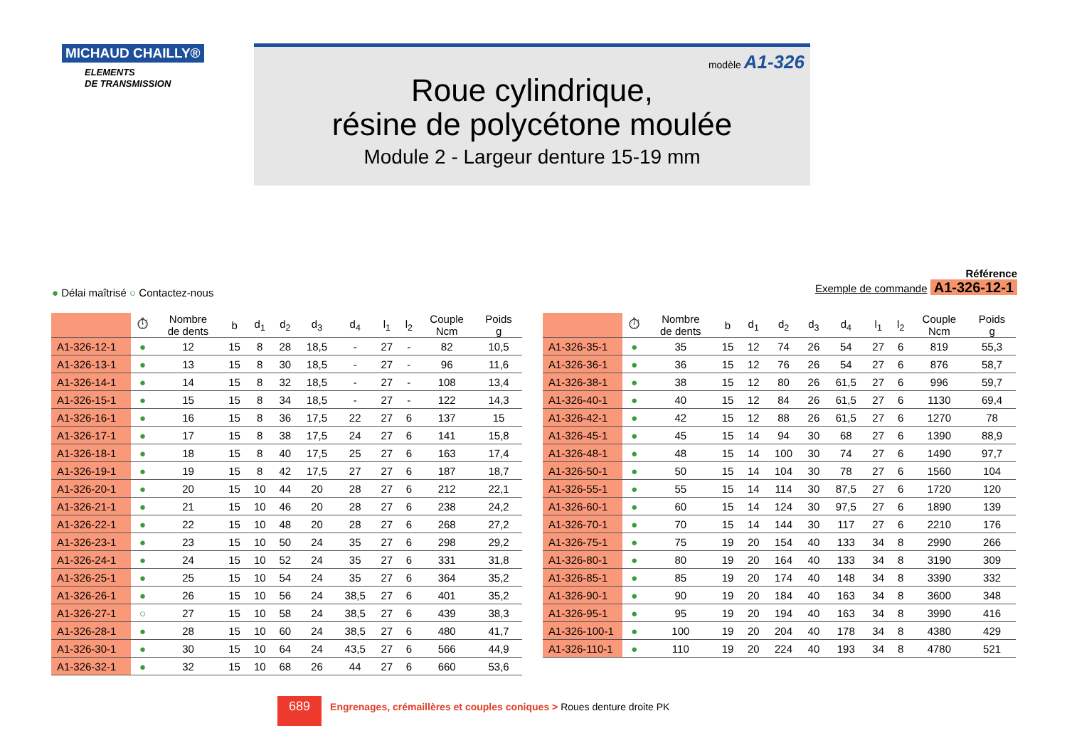MICHAUD CHAILLY®
ELEMENTS
DE TRANSMISSION
modèle A1-326
Roue cylindrique,
résine de polycétone moulée
Module 2 - Largeur denture 15-19 mm
● Délai maîtrisé ○ Contactez-nous
Référence
Exemple de commande A1-326-12-1
| | ⏱ | Nombre de dents | b | d<sub>1</sub> | d<sub>2</sub> | d<sub>3</sub> | d<sub>4</sub> | l<sub>1</sub> | l<sub>2</sub> | Couple Ncm | Poids g |
| --- | --- | --- | --- | --- | --- | --- | --- | --- | --- | --- | --- |
| A1-326-12-1 | ● | 12 | 15 | 8 | 28 | 18,5 | - | 27 | - | 82 | 10,5 |
| A1-326-13-1 | ● | 13 | 15 | 8 | 30 | 18,5 | - | 27 | - | 96 | 11,6 |
| A1-326-14-1 | ● | 14 | 15 | 8 | 32 | 18,5 | - | 27 | - | 108 | 13,4 |
| A1-326-15-1 | ● | 15 | 15 | 8 | 34 | 18,5 | - | 27 | - | 122 | 14,3 |
| A1-326-16-1 | ● | 16 | 15 | 8 | 36 | 17,5 | 22 | 27 | 6 | 137 | 15 |
| A1-326-17-1 | ● | 17 | 15 | 8 | 38 | 17,5 | 24 | 27 | 6 | 141 | 15,8 |
| A1-326-18-1 | ● | 18 | 15 | 8 | 40 | 17,5 | 25 | 27 | 6 | 163 | 17,4 |
| A1-326-19-1 | ● | 19 | 15 | 8 | 42 | 17,5 | 27 | 27 | 6 | 187 | 18,7 |
| A1-326-20-1 | ● | 20 | 15 | 10 | 44 | 20 | 28 | 27 | 6 | 212 | 22,1 |
| A1-326-21-1 | ● | 21 | 15 | 10 | 46 | 20 | 28 | 27 | 6 | 238 | 24,2 |
| A1-326-22-1 | ● | 22 | 15 | 10 | 48 | 20 | 28 | 27 | 6 | 268 | 27,2 |
| A1-326-23-1 | ● | 23 | 15 | 10 | 50 | 24 | 35 | 27 | 6 | 298 | 29,2 |
| A1-326-24-1 | ● | 24 | 15 | 10 | 52 | 24 | 35 | 27 | 6 | 331 | 31,8 |
| A1-326-25-1 | ● | 25 | 15 | 10 | 54 | 24 | 35 | 27 | 6 | 364 | 35,2 |
| A1-326-26-1 | ● | 26 | 15 | 10 | 56 | 24 | 38,5 | 27 | 6 | 401 | 35,2 |
| A1-326-27-1 | ○ | 27 | 15 | 10 | 58 | 24 | 38,5 | 27 | 6 | 439 | 38,3 |
| A1-326-28-1 | ● | 28 | 15 | 10 | 60 | 24 | 38,5 | 27 | 6 | 480 | 41,7 |
| A1-326-30-1 | ● | 30 | 15 | 10 | 64 | 24 | 43,5 | 27 | 6 | 566 | 44,9 |
| A1-326-32-1 | ● | 32 | 15 | 10 | 68 | 26 | 44 | 27 | 6 | 660 | 53,6 |
| | ⏱ | Nombre de dents | b | d<sub>1</sub> | d<sub>2</sub> | d<sub>3</sub> | d<sub>4</sub> | l<sub>1</sub> | l<sub>2</sub> | Couple Ncm | Poids g |
| --- | --- | --- | --- | --- | --- | --- | --- | --- | --- | --- | --- |
| A1-326-35-1 | ● | 35 | 15 | 12 | 74 | 26 | 54 | 27 | 6 | 819 | 55,3 |
| A1-326-36-1 | ● | 36 | 15 | 12 | 76 | 26 | 54 | 27 | 6 | 876 | 58,7 |
| A1-326-38-1 | ● | 38 | 15 | 12 | 80 | 26 | 61,5 | 27 | 6 | 996 | 59,7 |
| A1-326-40-1 | ● | 40 | 15 | 12 | 84 | 26 | 61,5 | 27 | 6 | 1130 | 69,4 |
| A1-326-42-1 | ● | 42 | 15 | 12 | 88 | 26 | 61,5 | 27 | 6 | 1270 | 78 |
| A1-326-45-1 | ● | 45 | 15 | 14 | 94 | 30 | 68 | 27 | 6 | 1390 | 88,9 |
| A1-326-48-1 | ● | 48 | 15 | 14 | 100 | 30 | 74 | 27 | 6 | 1490 | 97,7 |
| A1-326-50-1 | ● | 50 | 15 | 14 | 104 | 30 | 78 | 27 | 6 | 1560 | 104 |
| A1-326-55-1 | ● | 55 | 15 | 14 | 114 | 30 | 87,5 | 27 | 6 | 1720 | 120 |
| A1-326-60-1 | ● | 60 | 15 | 14 | 124 | 30 | 97,5 | 27 | 6 | 1890 | 139 |
| A1-326-70-1 | ● | 70 | 15 | 14 | 144 | 30 | 117 | 27 | 6 | 2210 | 176 |
| A1-326-75-1 | ● | 75 | 19 | 20 | 154 | 40 | 133 | 34 | 8 | 2990 | 266 |
| A1-326-80-1 | ● | 80 | 19 | 20 | 164 | 40 | 133 | 34 | 8 | 3190 | 309 |
| A1-326-85-1 | ● | 85 | 19 | 20 | 174 | 40 | 148 | 34 | 8 | 3390 | 332 |
| A1-326-90-1 | ● | 90 | 19 | 20 | 184 | 40 | 163 | 34 | 8 | 3600 | 348 |
| A1-326-95-1 | ● | 95 | 19 | 20 | 194 | 40 | 163 | 34 | 8 | 3990 | 416 |
| A1-326-100-1 | ● | 100 | 19 | 20 | 204 | 40 | 178 | 34 | 8 | 4380 | 429 |
| A1-326-110-1 | ● | 110 | 19 | 20 | 224 | 40 | 193 | 34 | 8 | 4780 | 521 |
689 Engrenages, crémaillères et couples coniques > Roues denture droite PK